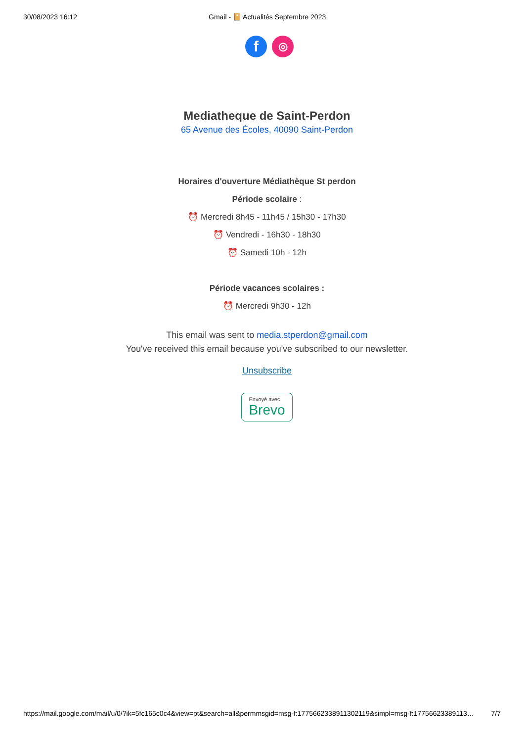30/08/2023 16:12 Gmail - 📔 Actualités Septembre 2023
f
◎
Mediatheque de Saint-Perdon
65 Avenue des Écoles, 40090 Saint-Perdon
Horaires d'ouverture Médiathèque St perdon
Période scolaire :
⏰ Mercredi 8h45 - 11h45 / 15h30 - 17h30
⏰ Vendredi - 16h30 - 18h30
⏰ Samedi 10h - 12h
Période vacances scolaires :
⏰ Mercredi 9h30 - 12h
This email was sent to media.stperdon@gmail.com
You've received this email because you've subscribed to our newsletter.
Unsubscribe
Envoyé avec
Brevo
https://mail.google.com/mail/u/0/?ik=5fc165c0c4&view=pt&search=all&permmsgid=msg-f:1775662338911302119&simpl=msg-f:17756623389113… 7/7